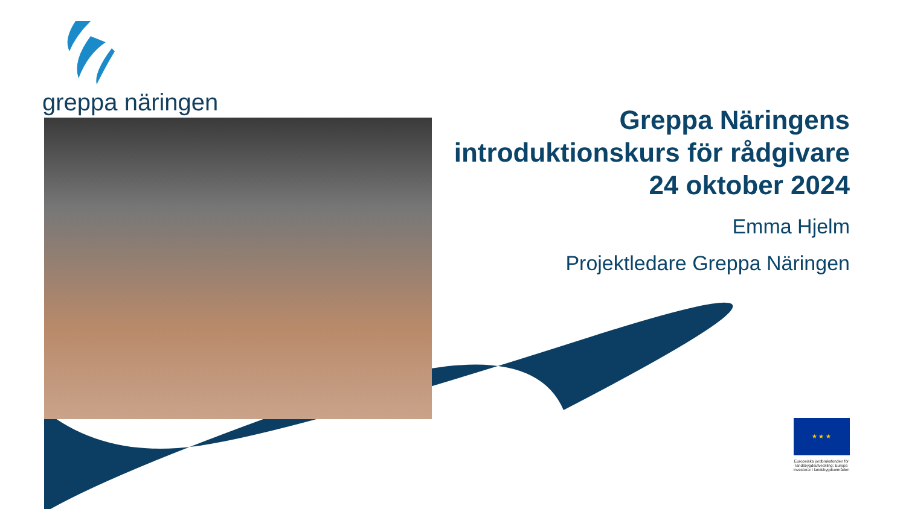greppa näringen
Greppa Näringens introduktionskurs för rådgivare
24 oktober 2024
Emma Hjelm
Projektledare Greppa Näringen
★ ★ ★
Europeiska jordbruksfonden för landsbygdsutveckling: Europa investerar i landsbygdsområden